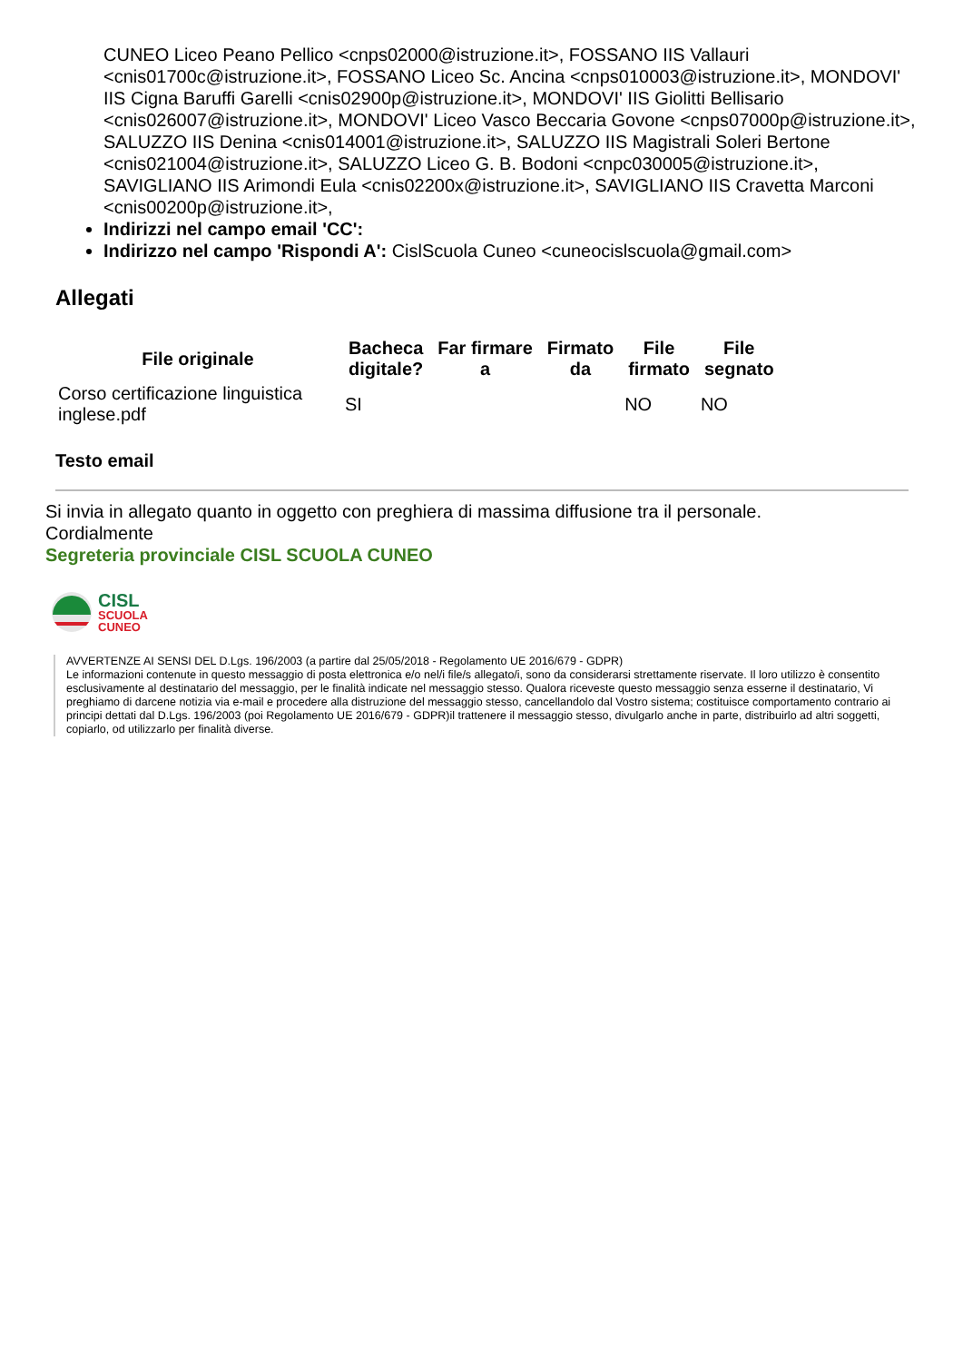CUNEO Liceo Peano Pellico <cnps02000@istruzione.it>, FOSSANO IIS Vallauri <cnis01700c@istruzione.it>, FOSSANO Liceo Sc. Ancina <cnps010003@istruzione.it>, MONDOVI' IIS Cigna Baruffi Garelli <cnis02900p@istruzione.it>, MONDOVI' IIS Giolitti Bellisario <cnis026007@istruzione.it>, MONDOVI' Liceo Vasco Beccaria Govone <cnps07000p@istruzione.it>, SALUZZO IIS Denina <cnis014001@istruzione.it>, SALUZZO IIS Magistrali Soleri Bertone <cnis021004@istruzione.it>, SALUZZO Liceo G. B. Bodoni <cnpc030005@istruzione.it>, SAVIGLIANO IIS Arimondi Eula <cnis02200x@istruzione.it>, SAVIGLIANO IIS Cravetta Marconi <cnis00200p@istruzione.it>,
Indirizzi nel campo email 'CC':
Indirizzo nel campo 'Rispondi A': CislScuola Cuneo <cuneocislscuola@gmail.com>
Allegati
| File originale | Bacheca digitale? | Far firmare a | Firmato da | File firmato | File segnato |
| --- | --- | --- | --- | --- | --- |
| Corso certificazione linguistica inglese.pdf | SI | | | NO | NO |
Testo email
Si invia in allegato quanto in oggetto con preghiera di massima diffusione tra il personale.
Cordialmente
Segreteria provinciale CISL SCUOLA CUNEO
CISL
SCUOLA
CUNEO
AVVERTENZE AI SENSI DEL D.Lgs. 196/2003 (a partire dal 25/05/2018 - Regolamento UE 2016/679 - GDPR)
Le informazioni contenute in questo messaggio di posta elettronica e/o nel/i file/s allegato/i, sono da considerarsi strettamente riservate. Il loro utilizzo è consentito esclusivamente al destinatario del messaggio, per le finalità indicate nel messaggio stesso. Qualora riceveste questo messaggio senza esserne il destinatario, Vi preghiamo di darcene notizia via e-mail e procedere alla distruzione del messaggio stesso, cancellandolo dal Vostro sistema; costituisce comportamento contrario ai principi dettati dal D.Lgs. 196/2003 (poi Regolamento UE 2016/679 - GDPR)il trattenere il messaggio stesso, divulgarlo anche in parte, distribuirlo ad altri soggetti, copiarlo, od utilizzarlo per finalità diverse.